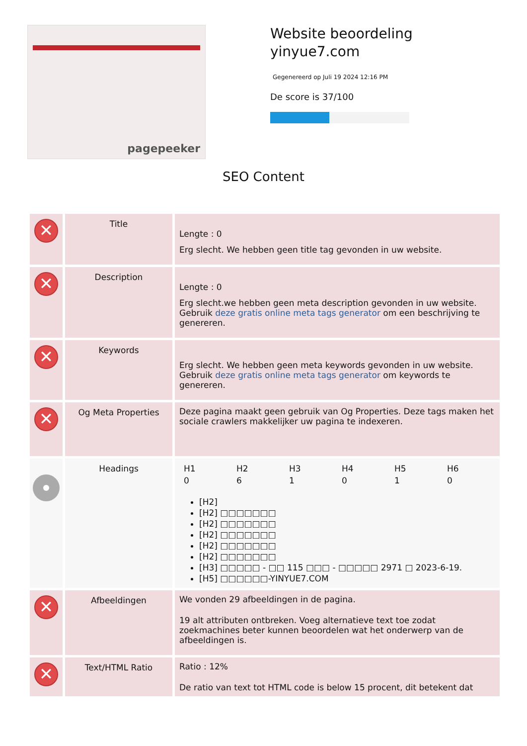pagepeeker
Website beoordeling
yinyue7.com
Gegenereerd op Juli 19 2024 12:16 PM
De score is 37/100
SEO Content
| ✕ | Title | Lengte : 0 Erg slecht. We hebben geen title tag gevonden in uw website. |
| ✕ | Description | Lengte : 0 Erg slecht.we hebben geen meta description gevonden in uw website. Gebruik deze gratis online meta tags generator om een beschrijving te genereren. |
| ✕ | Keywords | Erg slecht. We hebben geen meta keywords gevonden in uw website. Gebruik deze gratis online meta tags generator om keywords te genereren. |
| ✕ | Og Meta Properties | Deze pagina maakt geen gebruik van Og Properties. Deze tags maken het sociale crawlers makkelijker uw pagina te indexeren. |
| | Headings | / H1 / H2 / H3 / H4 / H5 / H6 / / 0 / 6 / 1 / 0 / 1 / 0 / [H2] [H2] □□□□□□□ [H2] □□□□□□□ [H2] □□□□□□□ [H2] □□□□□□□ [H2] □□□□□□□ [H3] □□□□□ - □□ 115 □□□ - □□□□□ 2971 □ 2023-6-19. [H5] □□□□□□-YINYUE7.COM |
| ✕ | Afbeeldingen | We vonden 29 afbeeldingen in de pagina. 19 alt attributen ontbreken. Voeg alternatieve text toe zodat zoekmachines beter kunnen beoordelen wat het onderwerp van de afbeeldingen is. |
| ✕ | Text/HTML Ratio | Ratio : 12% De ratio van text tot HTML code is below 15 procent, dit betekent dat |